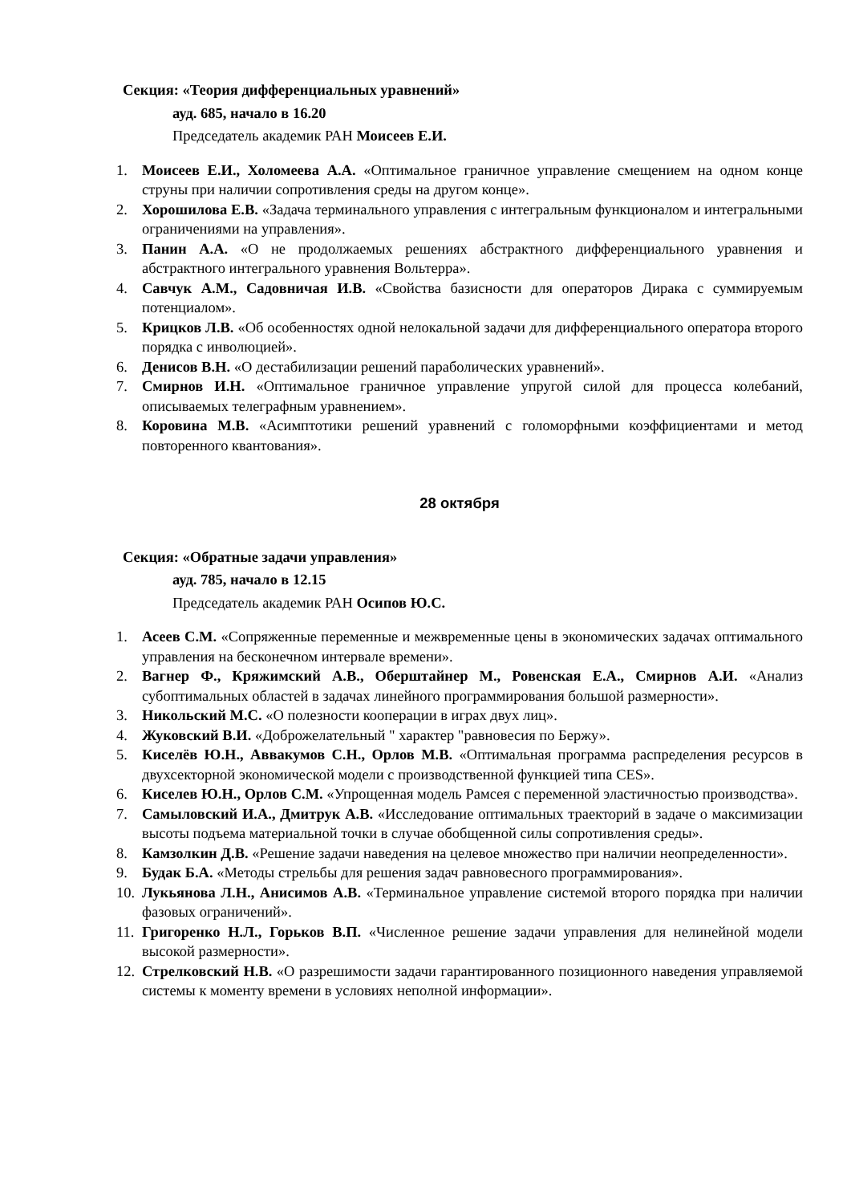Секция: «Теория дифференциальных уравнений»
ауд. 685, начало в 16.20
Председатель академик РАН Моисеев Е.И.
1. Моисеев Е.И., Холомеева А.А. «Оптимальное граничное управление смещением на одном конце струны при наличии сопротивления среды на другом конце».
2. Хорошилова Е.В. «Задача терминального управления с интегральным функционалом и интегральными ограничениями на управления».
3. Панин А.А. «О не продолжаемых решениях абстрактного дифференциального уравнения и абстрактного интегрального уравнения Вольтерра».
4. Савчук А.М., Садовничая И.В. «Свойства базисности для операторов Дирака с суммируемым потенциалом».
5. Крицков Л.В. «Об особенностях одной нелокальной задачи для дифференциального оператора второго порядка с инволюцией».
6. Денисов В.Н. «О дестабилизации решений параболических уравнений».
7. Смирнов И.Н. «Оптимальное граничное управление упругой силой для процесса колебаний, описываемых телеграфным уравнением».
8. Коровина М.В. «Асимптотики решений уравнений с голоморфными коэффициентами и метод повторенного квантования».
28 октября
Секция: «Обратные задачи управления»
ауд. 785, начало в 12.15
Председатель академик РАН Осипов Ю.С.
1. Асеев С.М. «Сопряженные переменные и межвременные цены в экономических задачах оптимального управления на бесконечном интервале времени».
2. Вагнер Ф., Кряжимский А.В., Оберштайнер М., Ровенская Е.А., Смирнов А.И. «Анализ субоптимальных областей в задачах линейного программирования большой размерности».
3. Никольский М.С. «О полезности кооперации в играх двух лиц».
4. Жуковский В.И. «Доброжелательный " характер "равновесия по Бержу».
5. Киселёв Ю.Н., Аввакумов С.Н., Орлов М.В. «Оптимальная программа распределения ресурсов в двухсекторной экономической модели с производственной функцией типа CES».
6. Киселев Ю.Н., Орлов С.М. «Упрощенная модель Рамсея с переменной эластичностью производства».
7. Самыловский И.А., Дмитрук А.В. «Исследование оптимальных траекторий в задаче о максимизации высоты подъема материальной точки в случае обобщенной силы сопротивления среды».
8. Камзолкин Д.В. «Решение задачи наведения на целевое множество при наличии неопределенности».
9. Будак Б.А. «Методы стрельбы для решения задач равновесного программирования».
10. Лукьянова Л.Н., Анисимов А.В. «Терминальное управление системой второго порядка при наличии фазовых ограничений».
11. Григоренко Н.Л., Горьков В.П. «Численное решение задачи управления для нелинейной модели высокой размерности».
12. Стрелковский Н.В. «О разрешимости задачи гарантированного позиционного наведения управляемой системы к моменту времени в условиях неполной информации».